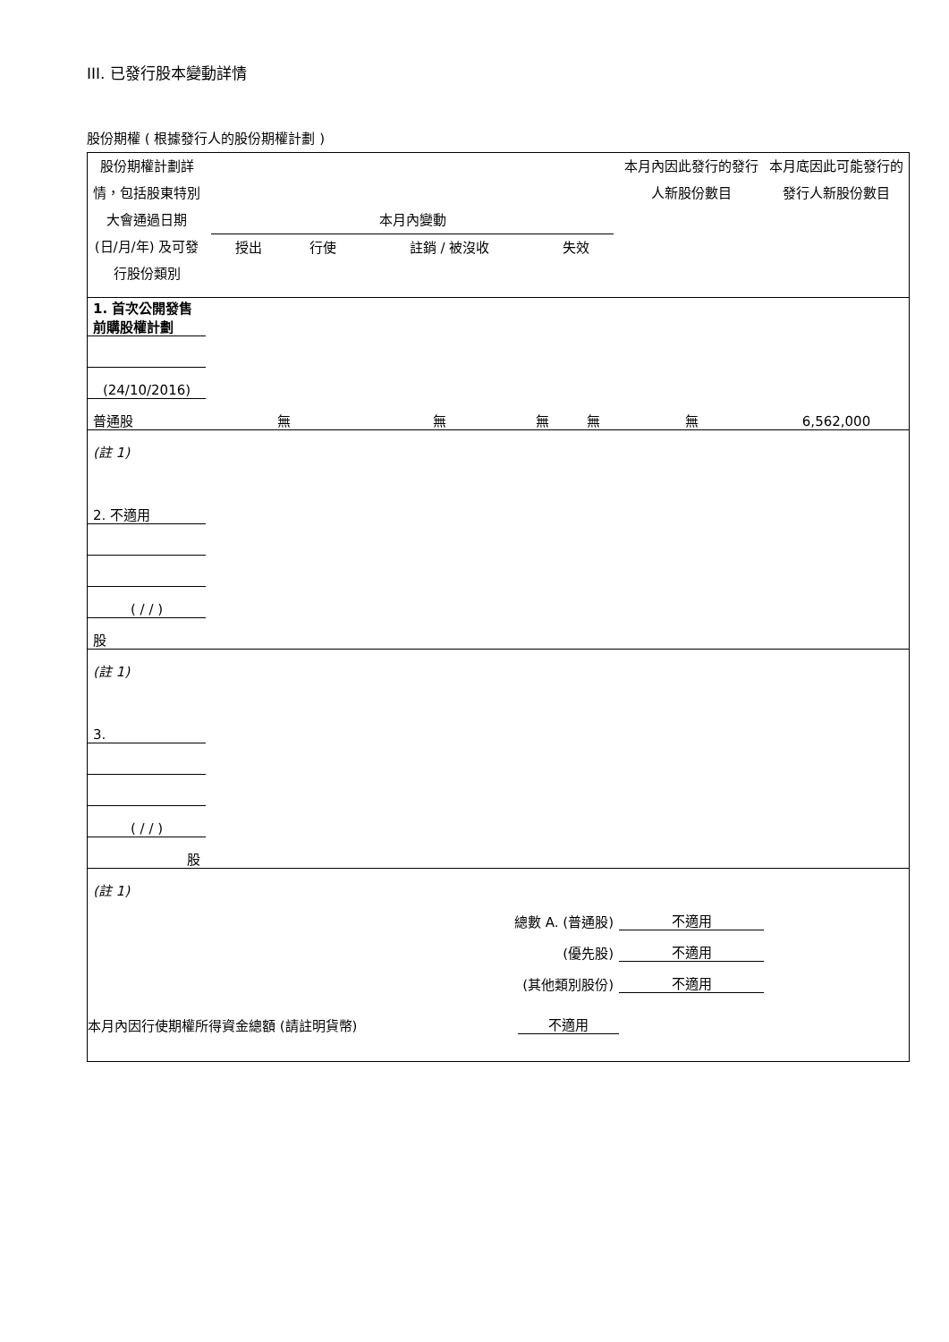III. 已發行股本變動詳情
股份期權 ( 根據發行人的股份期權計劃 )
| 股份期權計劃詳情，包括股東特別大會通過日期 (日/月/年) 及可發行股份類別 | 本月內變動 / 授出 / 行使 / 註銷 / 被沒收 / 失效 / | | | | 本月內因此發行的發行人新股份數目 | 本月底因此可能發行的發行人新股份數目 |
| 1. 首次公開發售前購股權計劃 | | | | | | |
| (24/10/2016) | | | | | | |
| 普通股 | 無 | 無 | 無 | 無 | 無 | 6,562,000 |
| (註 1) | | | | | | |
| 2. 不適用 | | | | | | |
| ( / / ) | | | | | | |
| 股 | | | | | | |
| (註 1) | | | | | | |
| 3. | | | | | | |
| ( / / ) | | | | | | |
| 股 | | | | | | |
| (註 1) | | | | | | |
| 總數 A. (普通股) | | | | | 不適用 | |
| (優先股) | | | | | 不適用 | |
| (其他類別股份) | | | | | 不適用 | |
| 本月內因行使期權所得資金總額 (請註明貨幣) | | | 不適用 | | | |